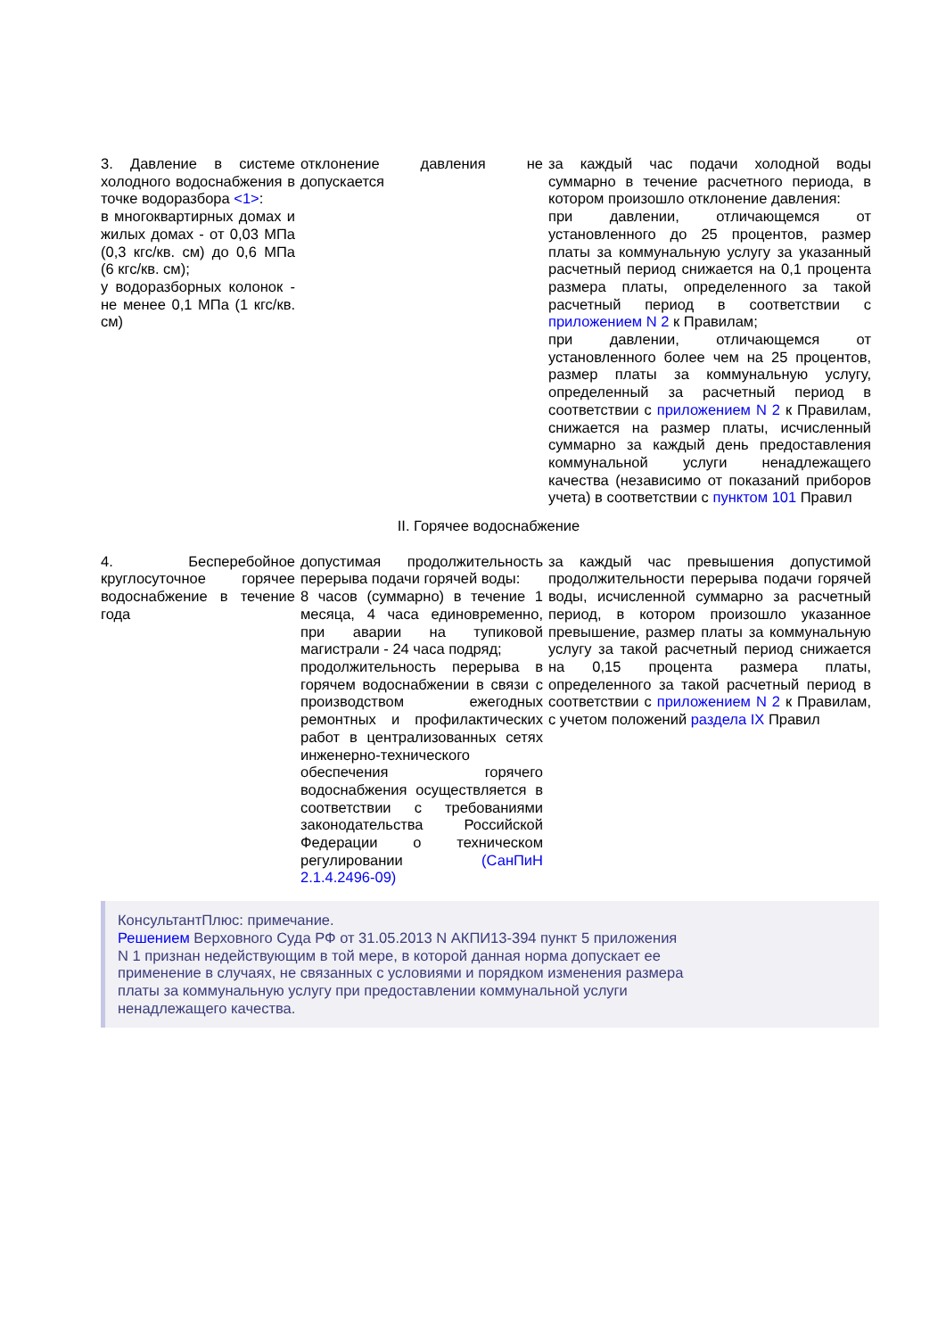| 3. Давление в системе холодного водоснабжения в точке водоразбора <1> : в многоквартирных домах и жилых домах - от 0,03 МПа (0,3 кгс/кв. см) до 0,6 МПа (6 кгс/кв. см); у водоразборных колонок - не менее 0,1 МПа (1 кгс/кв. см) | отклонение давления не допускается | за каждый час подачи холодной воды суммарно в течение расчетного периода, в котором произошло отклонение давления: при давлении, отличающемся от установленного до 25 процентов, размер платы за коммунальную услугу за указанный расчетный период снижается на 0,1 процента размера платы, определенного за такой расчетный период в соответствии с приложением N 2 к Правилам; при давлении, отличающемся от установленного более чем на 25 процентов, размер платы за коммунальную услугу, определенный за расчетный период в соответствии с приложением N 2 к Правилам, снижается на размер платы, исчисленный суммарно за каждый день предоставления коммунальной услуги ненадлежащего качества (независимо от показаний приборов учета) в соответствии с пунктом 101 Правил |
| II. Горячее водоснабжение | | |
| 4. Бесперебойное круглосуточное горячее водоснабжение в течение года | допустимая продолжительность перерыва подачи горячей воды: 8 часов (суммарно) в течение 1 месяца, 4 часа единовременно, при аварии на тупиковой магистрали - 24 часа подряд; продолжительность перерыва в горячем водоснабжении в связи с производством ежегодных ремонтных и профилактических работ в централизованных сетях инженерно-технического обеспечения горячего водоснабжения осуществляется в соответствии с требованиями законодательства Российской Федерации о техническом регулировании (СанПиН 2.1.4.2496-09) | за каждый час превышения допустимой продолжительности перерыва подачи горячей воды, исчисленной суммарно за расчетный период, в котором произошло указанное превышение, размер платы за коммунальную услугу за такой расчетный период снижается на 0,15 процента размера платы, определенного за такой расчетный период в соответствии с приложением N 2 к Правилам, с учетом положений раздела IX Правил |
КонсультантПлюс: примечание.
Решением Верховного Суда РФ от 31.05.2013 N АКПИ13-394 пункт 5 приложения
N 1 признан недействующим в той мере, в которой данная норма допускает ее
применение в случаях, не связанных с условиями и порядком изменения размера
платы за коммунальную услугу при предоставлении коммунальной услуги
ненадлежащего качества.